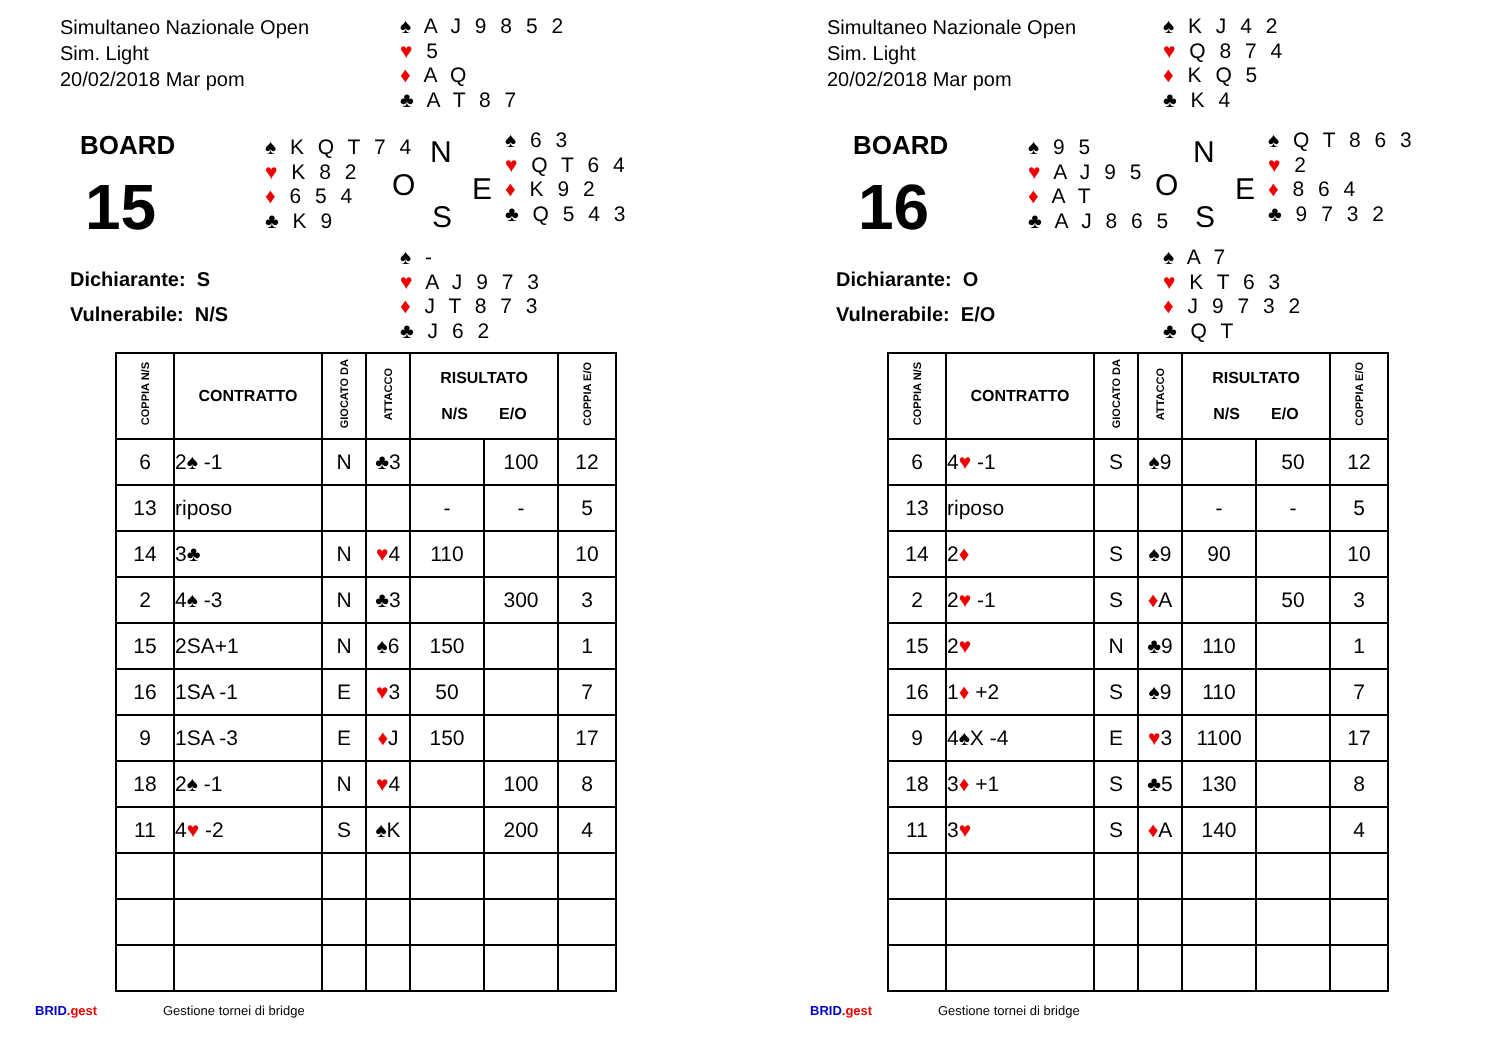Simultaneo Nazionale Open
Sim. Light
20/02/2018 Mar pom
♠ A J 9 8 5 2
♥ 5
♦ A Q
♣ A T 8 7
BOARD
15
♠ K Q T 7 4
♥ K 8 2
♦ 6 5 4
♣ K 9
N
O E
S
♠ 6 3
♥ Q T 6 4
♦ K 9 2
♣ Q 5 4 3
Dichiarante: S
Vulnerabile: N/S
♠ -
♥ A J 9 7 3
♦ J T 8 7 3
♣ J 6 2
| COPPIA N/S | CONTRATTO | GIOCATO DA | ATTACCO | RISULTATO N/S E/O | | COPPIA E/O |
| --- | --- | --- | --- | --- | --- | --- |
| 6 | 2♠ -1 | N | ♣3 | | 100 | 12 |
| 13 | riposo | | | - | - | 5 |
| 14 | 3♣ | N | ♥ 4 | 110 | | 10 |
| 2 | 4♠ -3 | N | ♣3 | | 300 | 3 |
| 15 | 2SA+1 | N | ♠6 | 150 | | 1 |
| 16 | 1SA -1 | E | ♥ 3 | 50 | | 7 |
| 9 | 1SA -3 | E | ♦ J | 150 | | 17 |
| 18 | 2♠ -1 | N | ♥ 4 | | 100 | 8 |
| 11 | 4 ♥ -2 | S | ♠K | | 200 | 4 |
BRID.gest Gestione tornei di bridge
Simultaneo Nazionale Open
Sim. Light
20/02/2018 Mar pom
♠ K J 4 2
♥ Q 8 7 4
♦ K Q 5
♣ K 4
BOARD
16
♠ 9 5
♥ A J 9 5
♦ A T
♣ A J 8 6 5
N
O E
S
♠ Q T 8 6 3
♥ 2
♦ 8 6 4
♣ 9 7 3 2
Dichiarante: O
Vulnerabile: E/O
♠ A 7
♥ K T 6 3
♦ J 9 7 3 2
♣ Q T
| COPPIA N/S | CONTRATTO | GIOCATO DA | ATTACCO | RISULTATO N/S E/O | | COPPIA E/O |
| --- | --- | --- | --- | --- | --- | --- |
| 6 | 4 ♥ -1 | S | ♠9 | | 50 | 12 |
| 13 | riposo | | | - | - | 5 |
| 14 | 2 ♦ | S | ♠9 | 90 | | 10 |
| 2 | 2 ♥ -1 | S | ♦ A | | 50 | 3 |
| 15 | 2 ♥ | N | ♣9 | 110 | | 1 |
| 16 | 1 ♦ +2 | S | ♠9 | 110 | | 7 |
| 9 | 4♠X -4 | E | ♥ 3 | 1100 | | 17 |
| 18 | 3 ♦ +1 | S | ♣5 | 130 | | 8 |
| 11 | 3 ♥ | S | ♦ A | 140 | | 4 |
BRID.gest Gestione tornei di bridge